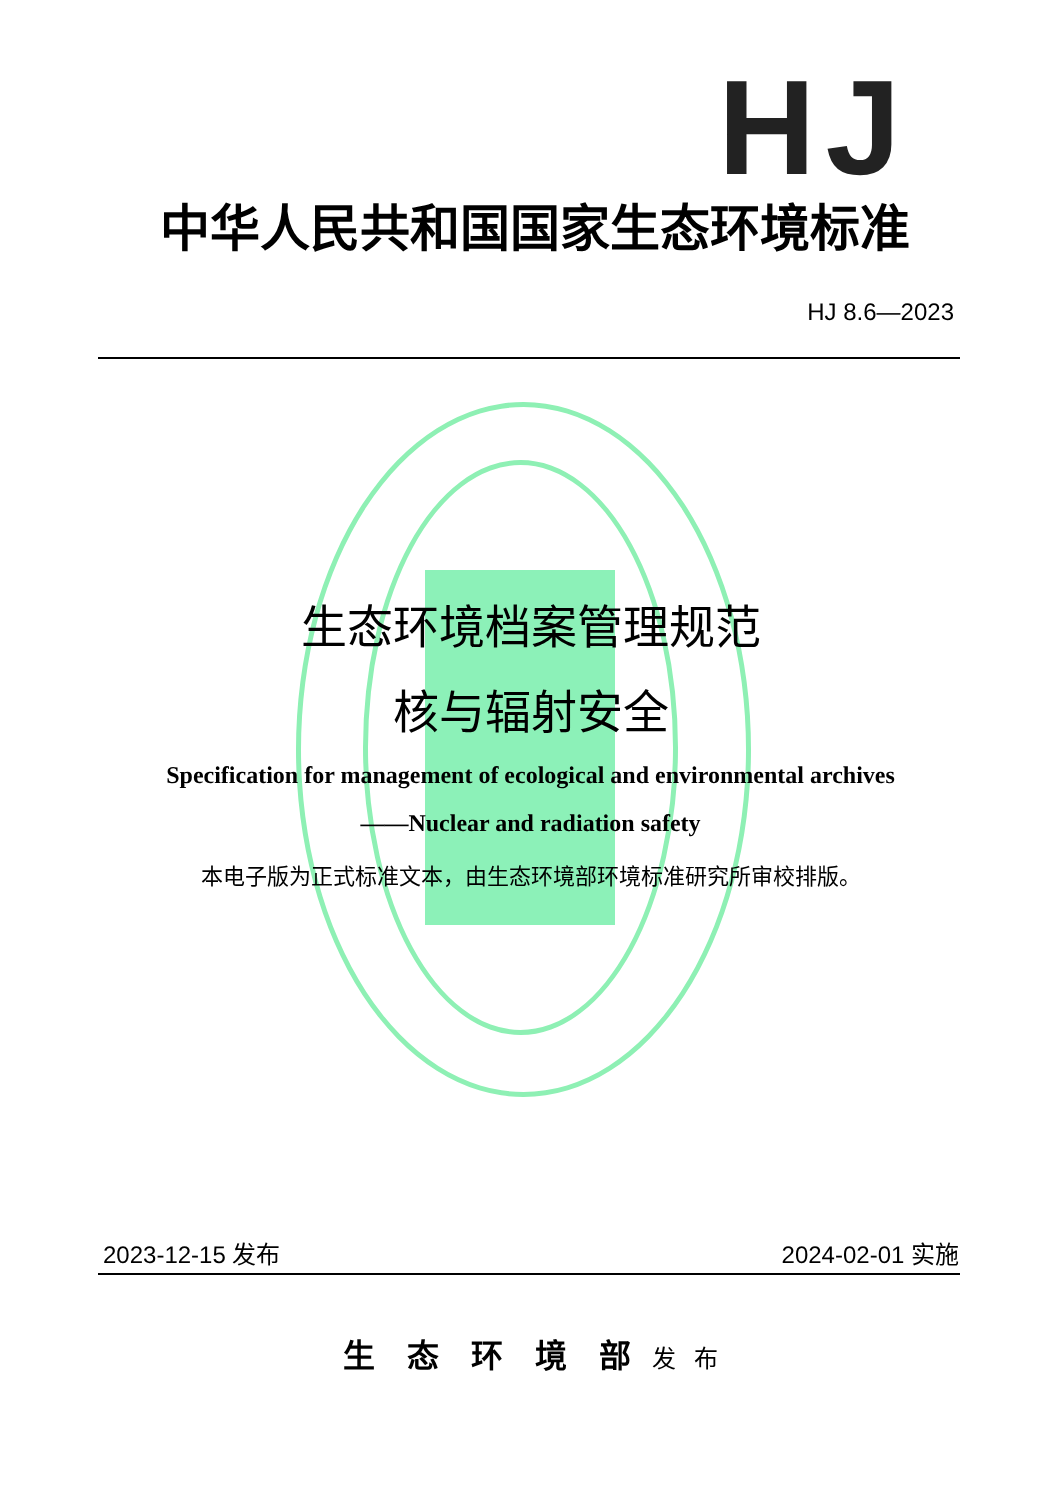HJ
中华人民共和国国家生态环境标准
HJ 8.6—2023
生态环境档案管理规范
核与辐射安全
Specification for management of ecological and environmental archives
——Nuclear and radiation safety
本电子版为正式标准文本，由生态环境部环境标准研究所审校排版。
2023-12-15 发布 2024-02-01 实施
生　态　环　境　部 发 布